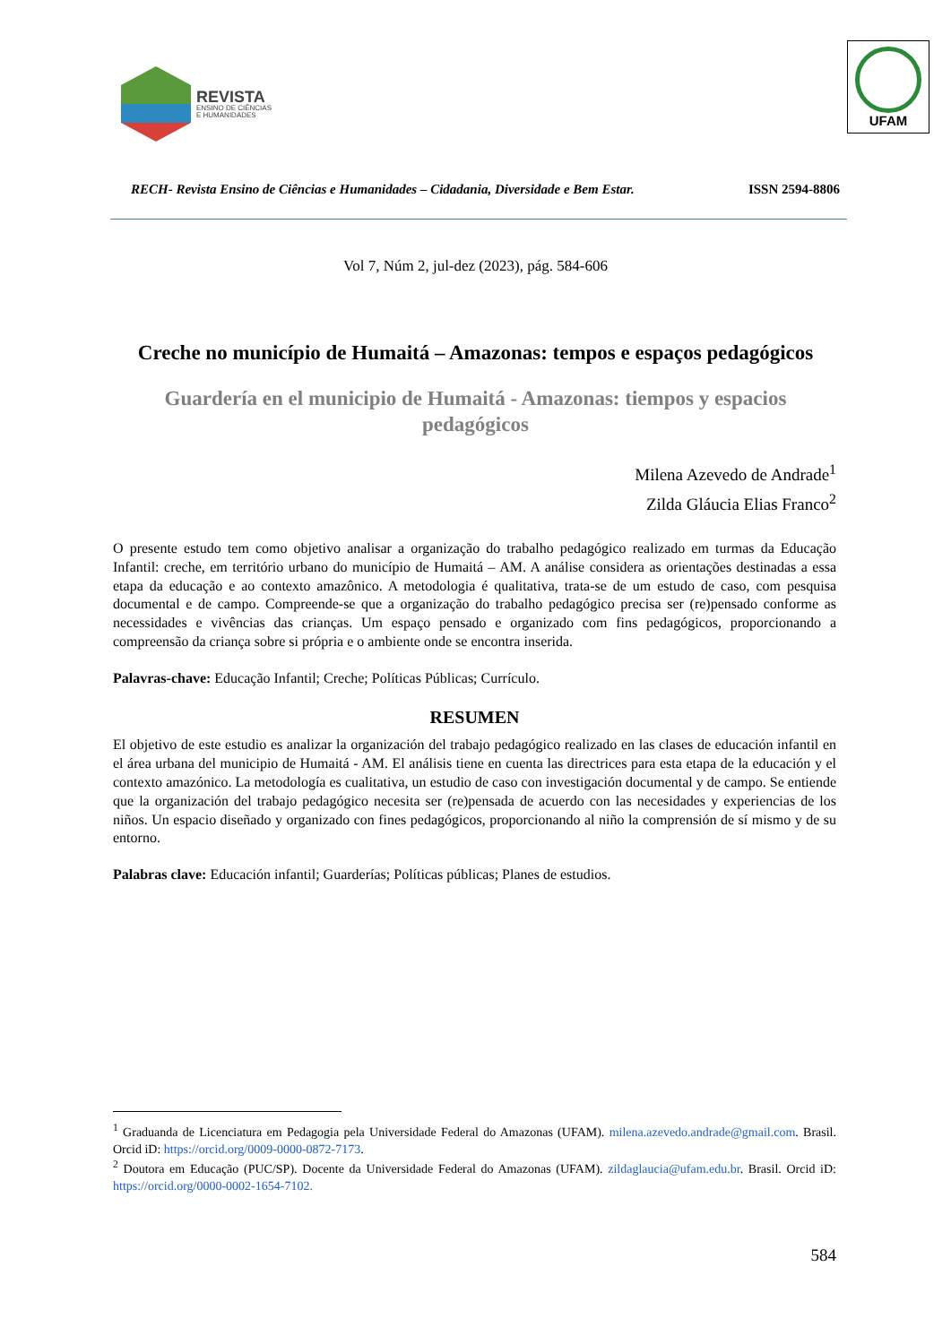REVISTA
ENSINO DE CIÊNCIAS
E HUMANIDADES
UFAM
RECH- Revista Ensino de Ciências e Humanidades – Cidadania, Diversidade e Bem Estar. ISSN 2594-8806
Vol 7, Núm 2, jul-dez (2023), pág. 584-606
Creche no município de Humaitá – Amazonas: tempos e espaços pedagógicos
Guardería en el municipio de Humaitá - Amazonas: tiempos y espacios pedagógicos
Milena Azevedo de Andrade<sup>1</sup>
Zilda Gláucia Elias Franco<sup>2</sup>
O presente estudo tem como objetivo analisar a organização do trabalho pedagógico realizado em turmas da Educação Infantil: creche, em território urbano do município de Humaitá – AM. A análise considera as orientações destinadas a essa etapa da educação e ao contexto amazônico. A metodologia é qualitativa, trata-se de um estudo de caso, com pesquisa documental e de campo. Compreende-se que a organização do trabalho pedagógico precisa ser (re)pensado conforme as necessidades e vivências das crianças. Um espaço pensado e organizado com fins pedagógicos, proporcionando a compreensão da criança sobre si própria e o ambiente onde se encontra inserida.
Palavras-chave: Educação Infantil; Creche; Políticas Públicas; Currículo.
RESUMEN
El objetivo de este estudio es analizar la organización del trabajo pedagógico realizado en las clases de educación infantil en el área urbana del municipio de Humaitá - AM. El análisis tiene en cuenta las directrices para esta etapa de la educación y el contexto amazónico. La metodología es cualitativa, un estudio de caso con investigación documental y de campo. Se entiende que la organización del trabajo pedagógico necesita ser (re)pensada de acuerdo con las necesidades y experiencias de los niños. Un espacio diseñado y organizado con fines pedagógicos, proporcionando al niño la comprensión de sí mismo y de su entorno.
Palabras clave: Educación infantil; Guarderías; Políticas públicas; Planes de estudios.
<sup>1</sup> Graduanda de Licenciatura em Pedagogia pela Universidade Federal do Amazonas (UFAM). milena.azevedo.andrade@gmail.com. Brasil. Orcid iD: https://orcid.org/0009-0000-0872-7173.
<sup>2</sup> Doutora em Educação (PUC/SP). Docente da Universidade Federal do Amazonas (UFAM). zildaglaucia@ufam.edu.br. Brasil. Orcid iD: https://orcid.org/0000-0002-1654-7102.
584